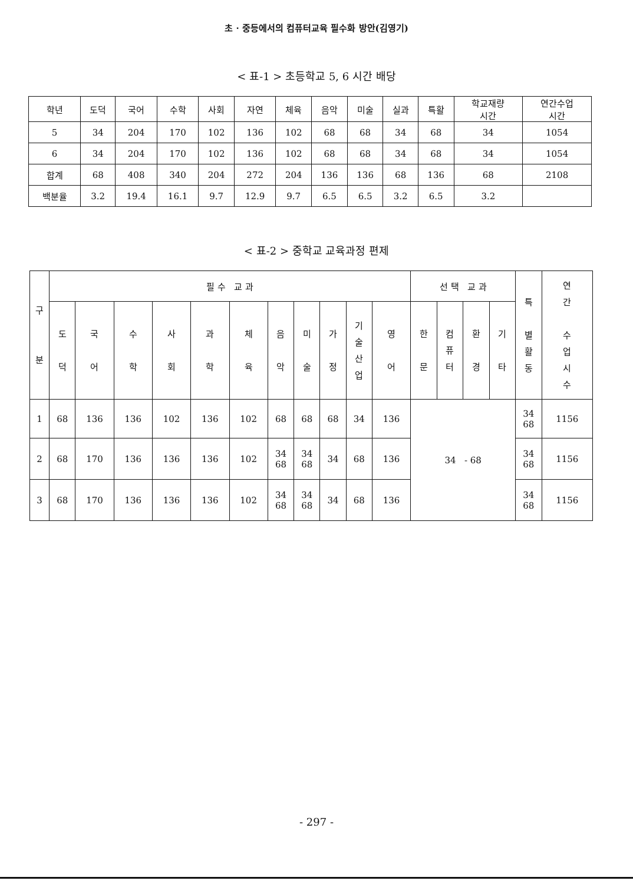초 · 중등에서의 컴퓨터교육 필수화 방안(김영기)
< 표-1 > 초등학교 5, 6 시간 배당
| 학년 | 도덕 | 국어 | 수학 | 사회 | 자연 | 체육 | 음악 | 미술 | 실과 | 특활 | 학교재량 시간 | 연간수업 시간 |
| --- | --- | --- | --- | --- | --- | --- | --- | --- | --- | --- | --- | --- |
| 5 | 34 | 204 | 170 | 102 | 136 | 102 | 68 | 68 | 34 | 68 | 34 | 1054 |
| 6 | 34 | 204 | 170 | 102 | 136 | 102 | 68 | 68 | 34 | 68 | 34 | 1054 |
| 합계 | 68 | 408 | 340 | 204 | 272 | 204 | 136 | 136 | 68 | 136 | 68 | 2108 |
| 백분율 | 3.2 | 19.4 | 16.1 | 9.7 | 12.9 | 9.7 | 6.5 | 6.5 | 3.2 | 6.5 | 3.2 | |
< 표-2 > 중학교 교육과정 편제
| 구 분 | 필 수 교 과 | | | | | | | | | | | 선 택 교 과 | | | | 특 별 활 동 | 연 간 수 업 시 수 |
| --- | --- | --- | --- | --- | --- | --- | --- | --- | --- | --- | --- | --- | --- | --- | --- | --- | --- |
| | 도 덕 | 국 어 | 수 학 | 사 회 | 과 학 | 체 육 | 음 악 | 미 술 | 가 정 | 기 술 산 업 | 영 어 | 한 문 | 컴 퓨 터 | 환 경 | 기 타 | | |
| 1 | 68 | 136 | 136 | 102 | 136 | 102 | 68 | 68 | 68 | 34 | 136 | 34 - 68 | | | | 34 68 | 1156 |
| 2 | 68 | 170 | 136 | 136 | 136 | 102 | 34 68 | 34 68 | 34 | 68 | 136 | | | | | 34 68 | 1156 |
| 3 | 68 | 170 | 136 | 136 | 136 | 102 | 34 68 | 34 68 | 34 | 68 | 136 | | | | | 34 68 | 1156 |
- 297 -